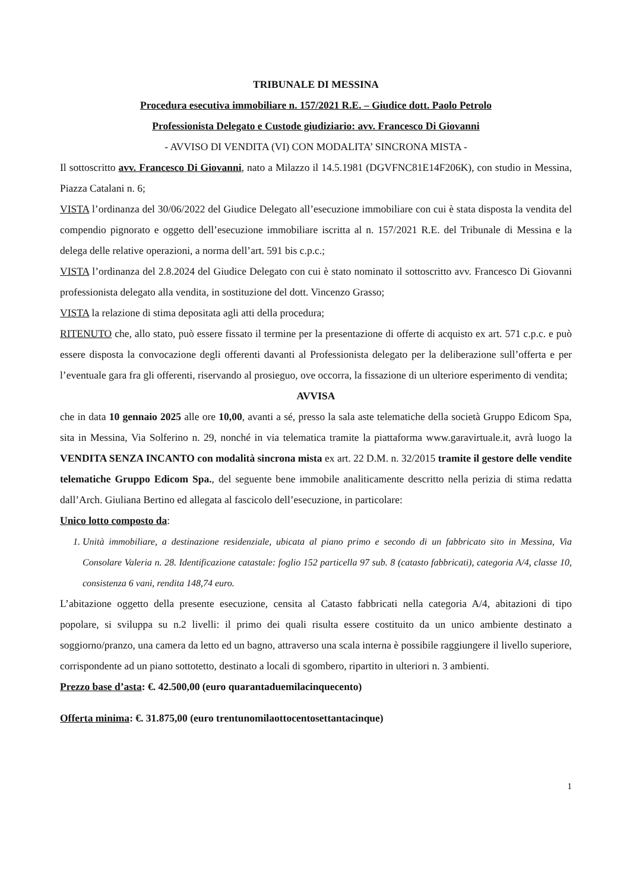TRIBUNALE DI MESSINA
Procedura esecutiva immobiliare n. 157/2021 R.E. – Giudice dott. Paolo Petrolo
Professionista Delegato e Custode giudiziario: avv. Francesco Di Giovanni
- AVVISO DI VENDITA (VI) CON MODALITA’ SINCRONA MISTA -
Il sottoscritto avv. Francesco Di Giovanni, nato a Milazzo il 14.5.1981 (DGVFNC81E14F206K), con studio in Messina, Piazza Catalani n. 6;
VISTA l’ordinanza del 30/06/2022 del Giudice Delegato all’esecuzione immobiliare con cui è stata disposta la vendita del compendio pignorato e oggetto dell’esecuzione immobiliare iscritta al n. 157/2021 R.E. del Tribunale di Messina e la delega delle relative operazioni, a norma dell’art. 591 bis c.p.c.;
VISTA l’ordinanza del 2.8.2024 del Giudice Delegato con cui è stato nominato il sottoscritto avv. Francesco Di Giovanni professionista delegato alla vendita, in sostituzione del dott. Vincenzo Grasso;
VISTA la relazione di stima depositata agli atti della procedura;
RITENUTO che, allo stato, può essere fissato il termine per la presentazione di offerte di acquisto ex art. 571 c.p.c. e può essere disposta la convocazione degli offerenti davanti al Professionista delegato per la deliberazione sull’offerta e per l’eventuale gara fra gli offerenti, riservando al prosieguo, ove occorra, la fissazione di un ulteriore esperimento di vendita;
AVVISA
che in data 10 gennaio 2025 alle ore 10,00, avanti a sé, presso la sala aste telematiche della società Gruppo Edicom Spa, sita in Messina, Via Solferino n. 29, nonché in via telematica tramite la piattaforma www.garavirtuale.it, avrà luogo la VENDITA SENZA INCANTO con modalità sincrona mista ex art. 22 D.M. n. 32/2015 tramite il gestore delle vendite telematiche Gruppo Edicom Spa., del seguente bene immobile analiticamente descritto nella perizia di stima redatta dall’Arch. Giuliana Bertino ed allegata al fascicolo dell’esecuzione, in particolare:
Unico lotto composto da:
1. Unità immobiliare, a destinazione residenziale, ubicata al piano primo e secondo di un fabbricato sito in Messina, Via Consolare Valeria n. 28. Identificazione catastale: foglio 152 particella 97 sub. 8 (catasto fabbricati), categoria A/4, classe 10, consistenza 6 vani, rendita 148,74 euro.
L’abitazione oggetto della presente esecuzione, censita al Catasto fabbricati nella categoria A/4, abitazioni di tipo popolare, si sviluppa su n.2 livelli: il primo dei quali risulta essere costituito da un unico ambiente destinato a soggiorno/pranzo, una camera da letto ed un bagno, attraverso una scala interna è possibile raggiungere il livello superiore, corrispondente ad un piano sottotetto, destinato a locali di sgombero, ripartito in ulteriori n. 3 ambienti.
Prezzo base d’asta: €. 42.500,00 (euro quarantaduemilacinquecento)
Offerta minima: €. 31.875,00 (euro trentunomilaottocentosettantacinque)
1